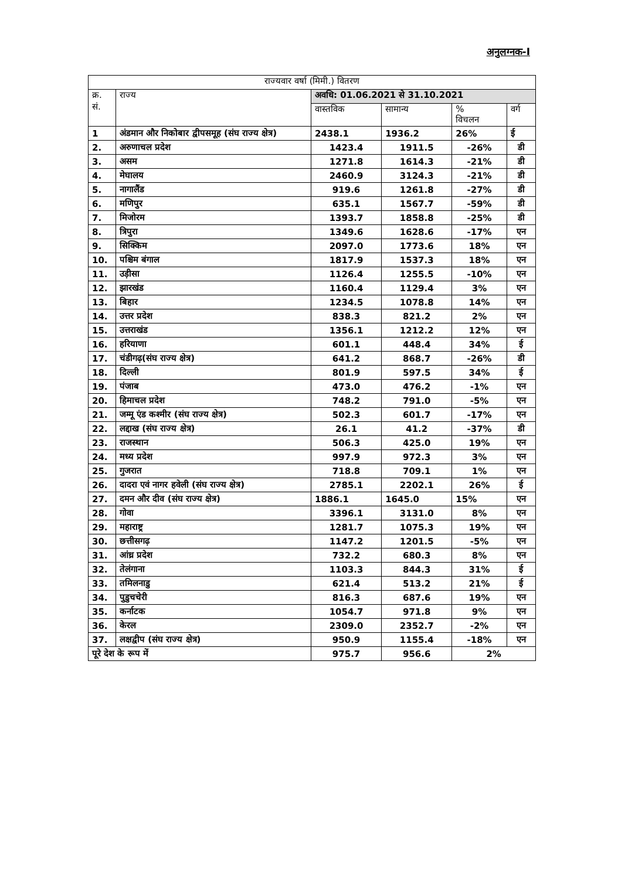अनुलग्नक-I
| राज्यवार वर्षा (मिमी.) वितरण | | | | | |
| --- | --- | --- | --- | --- | --- |
| क्र. सं. | राज्य | अवधि: 01.06.2021 से 31.10.2021 | | | |
| | | वास्तविक | सामान्य | % विचलन | वर्ग |
| 1 | अंडमान और निकोबार द्वीपसमूह (संघ राज्य क्षेत्र) | 2438.1 | 1936.2 | 26% | ई |
| 2. | अरुणाचल प्रदेश | 1423.4 | 1911.5 | -26% | डी |
| 3. | असम | 1271.8 | 1614.3 | -21% | डी |
| 4. | मेघालय | 2460.9 | 3124.3 | -21% | डी |
| 5. | नागालैंड | 919.6 | 1261.8 | -27% | डी |
| 6. | मणिपुर | 635.1 | 1567.7 | -59% | डी |
| 7. | मिजोरम | 1393.7 | 1858.8 | -25% | डी |
| 8. | त्रिपुरा | 1349.6 | 1628.6 | -17% | एन |
| 9. | सिक्किम | 2097.0 | 1773.6 | 18% | एन |
| 10. | पश्चिम बंगाल | 1817.9 | 1537.3 | 18% | एन |
| 11. | उड़ीसा | 1126.4 | 1255.5 | -10% | एन |
| 12. | झारखंड | 1160.4 | 1129.4 | 3% | एन |
| 13. | बिहार | 1234.5 | 1078.8 | 14% | एन |
| 14. | उत्तर प्रदेश | 838.3 | 821.2 | 2% | एन |
| 15. | उत्तराखंड | 1356.1 | 1212.2 | 12% | एन |
| 16. | हरियाणा | 601.1 | 448.4 | 34% | ई |
| 17. | चंडीगढ़(संघ राज्य क्षेत्र) | 641.2 | 868.7 | -26% | डी |
| 18. | दिल्ली | 801.9 | 597.5 | 34% | ई |
| 19. | पंजाब | 473.0 | 476.2 | -1% | एन |
| 20. | हिमाचल प्रदेश | 748.2 | 791.0 | -5% | एन |
| 21. | जम्मू एंड कश्मीर (संघ राज्य क्षेत्र) | 502.3 | 601.7 | -17% | एन |
| 22. | लद्दाख (संघ राज्य क्षेत्र) | 26.1 | 41.2 | -37% | डी |
| 23. | राजस्थान | 506.3 | 425.0 | 19% | एन |
| 24. | मध्य प्रदेश | 997.9 | 972.3 | 3% | एन |
| 25. | गुजरात | 718.8 | 709.1 | 1% | एन |
| 26. | दादरा एवं नागर हवेली (संघ राज्य क्षेत्र) | 2785.1 | 2202.1 | 26% | ई |
| 27. | दमन और दीव (संघ राज्य क्षेत्र) | 1886.1 | 1645.0 | 15% | एन |
| 28. | गोवा | 3396.1 | 3131.0 | 8% | एन |
| 29. | महाराष्ट्र | 1281.7 | 1075.3 | 19% | एन |
| 30. | छत्तीसगढ़ | 1147.2 | 1201.5 | -5% | एन |
| 31. | आंध्र प्रदेश | 732.2 | 680.3 | 8% | एन |
| 32. | तेलंगाना | 1103.3 | 844.3 | 31% | ई |
| 33. | तमिलनाडु | 621.4 | 513.2 | 21% | ई |
| 34. | पुडुचचेरी | 816.3 | 687.6 | 19% | एन |
| 35. | कर्नाटक | 1054.7 | 971.8 | 9% | एन |
| 36. | केरल | 2309.0 | 2352.7 | -2% | एन |
| 37. | लक्षद्वीप (संघ राज्य क्षेत्र) | 950.9 | 1155.4 | -18% | एन |
| पूरे देश के रूप में | | 975.7 | 956.6 | 2% | |